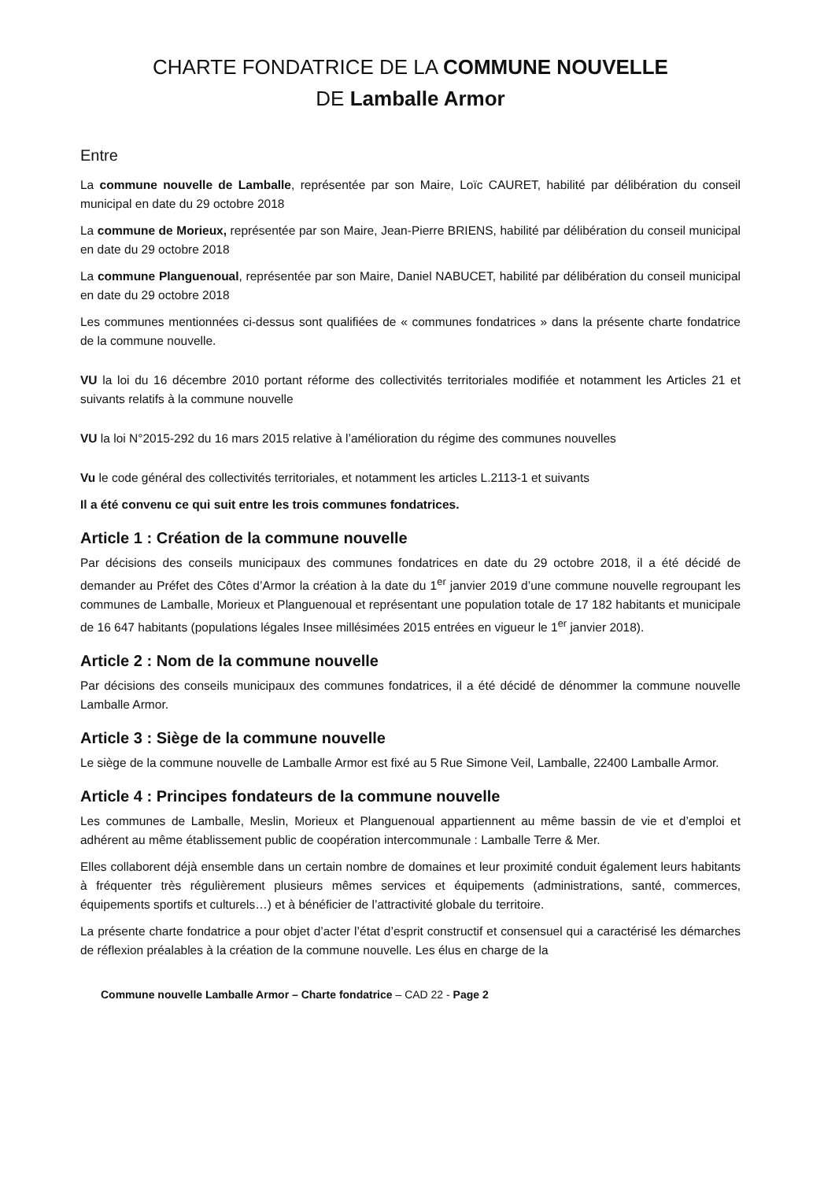CHARTE FONDATRICE DE LA COMMUNE NOUVELLE
DE Lamballe Armor
Entre
La commune nouvelle de Lamballe, représentée par son Maire, Loïc CAURET, habilité par délibération du conseil municipal en date du 29 octobre 2018
La commune de Morieux, représentée par son Maire, Jean-Pierre BRIENS, habilité par délibération du conseil municipal en date du 29 octobre 2018
La commune Planguenoual, représentée par son Maire, Daniel NABUCET, habilité par délibération du conseil municipal en date du 29 octobre 2018
Les communes mentionnées ci-dessus sont qualifiées de « communes fondatrices » dans la présente charte fondatrice de la commune nouvelle.
VU la loi du 16 décembre 2010 portant réforme des collectivités territoriales modifiée et notamment les Articles 21 et suivants relatifs à la commune nouvelle
VU la loi N°2015-292 du 16 mars 2015 relative à l’amélioration du régime des communes nouvelles
Vu le code général des collectivités territoriales, et notamment les articles L.2113-1 et suivants
Il a été convenu ce qui suit entre les trois communes fondatrices.
Article 1 : Création de la commune nouvelle
Par décisions des conseils municipaux des communes fondatrices en date du 29 octobre 2018, il a été décidé de demander au Préfet des Côtes d’Armor la création à la date du 1<sup>er</sup> janvier 2019 d’une commune nouvelle regroupant les communes de Lamballe, Morieux et Planguenoual et représentant une population totale de 17 182 habitants et municipale de 16 647 habitants (populations légales Insee millésimées 2015 entrées en vigueur le 1<sup>er</sup> janvier 2018).
Article 2 : Nom de la commune nouvelle
Par décisions des conseils municipaux des communes fondatrices, il a été décidé de dénommer la commune nouvelle Lamballe Armor.
Article 3 : Siège de la commune nouvelle
Le siège de la commune nouvelle de Lamballe Armor est fixé au 5 Rue Simone Veil, Lamballe, 22400 Lamballe Armor.
Article 4 : Principes fondateurs de la commune nouvelle
Les communes de Lamballe, Meslin, Morieux et Planguenoual appartiennent au même bassin de vie et d’emploi et adhérent au même établissement public de coopération intercommunale : Lamballe Terre & Mer.
Elles collaborent déjà ensemble dans un certain nombre de domaines et leur proximité conduit également leurs habitants à fréquenter très régulièrement plusieurs mêmes services et équipements (administrations, santé, commerces, équipements sportifs et culturels…) et à bénéficier de l’attractivité globale du territoire.
La présente charte fondatrice a pour objet d’acter l’état d’esprit constructif et consensuel qui a caractérisé les démarches de réflexion préalables à la création de la commune nouvelle. Les élus en charge de la
Commune nouvelle Lamballe Armor – Charte fondatrice – CAD 22 - Page 2